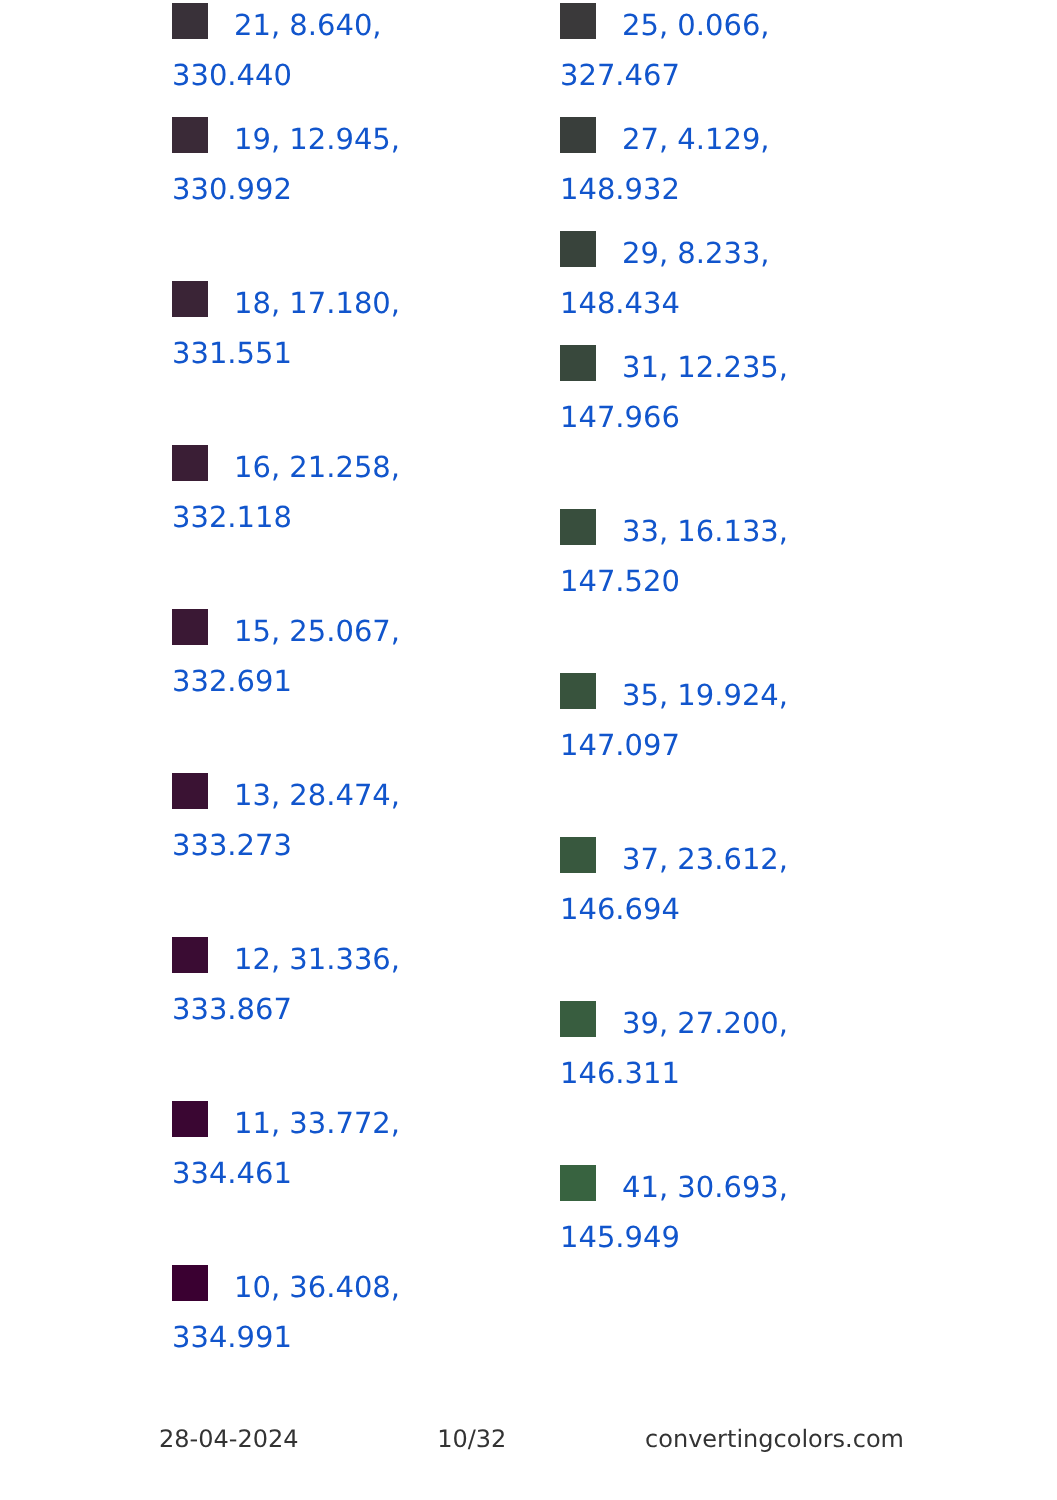21, 8.640, 330.440
19, 12.945, 330.992
18, 17.180, 331.551
16, 21.258, 332.118
15, 25.067, 332.691
13, 28.474, 333.273
12, 31.336, 333.867
11, 33.772, 334.461
10, 36.408, 334.991
25, 0.066, 327.467
27, 4.129, 148.932
29, 8.233, 148.434
31, 12.235, 147.966
33, 16.133, 147.520
35, 19.924, 147.097
37, 23.612, 146.694
39, 27.200, 146.311
41, 30.693, 145.949
28-04-2024 10/32 convertingcolors.com